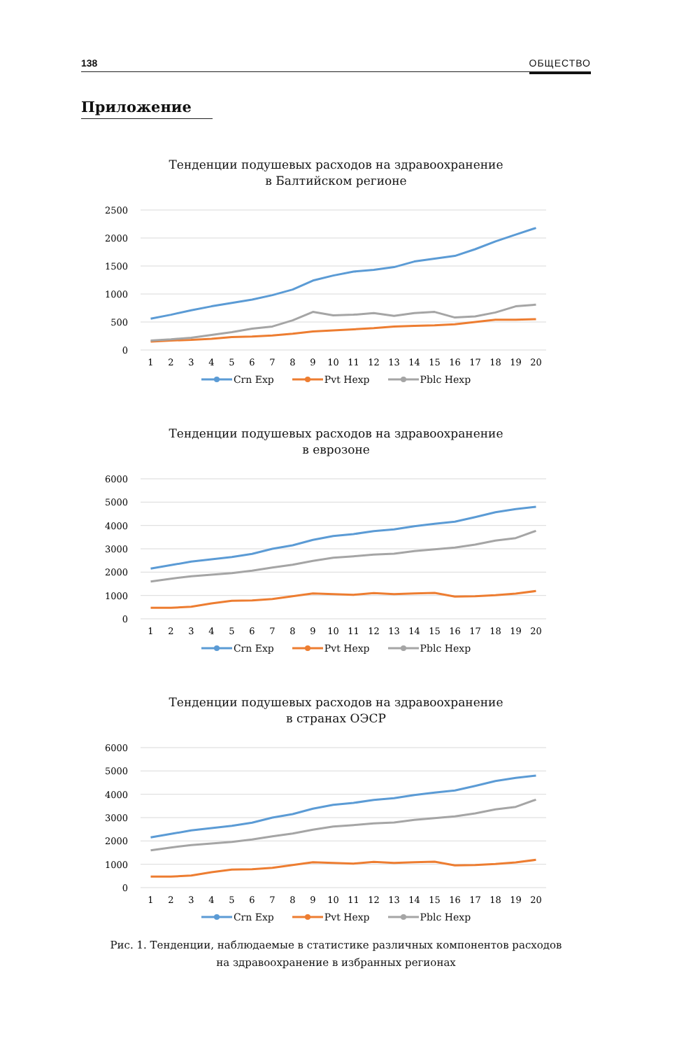138 ОБЩЕСТВО
Приложение
Тенденции подушевых расходов на здравоохранение
в Балтийском регионе
2500
2000
1500
1000
500
0
1
2
3
4
5
6
7
8
9
10
11
12
13
14
15
16
17
18
19
20
Crn Exp Pvt Hexp Pblc Hexp
Тенденции подушевых расходов на здравоохранение
в еврозоне
6000
5000
4000
3000
2000
1000
0
1
2
3
4
5
6
7
8
9
10
11
12
13
14
15
16
17
18
19
20
Crn Exp Pvt Hexp Pblc Hexp
Тенденции подушевых расходов на здравоохранение
в странах ОЭСР
6000
5000
4000
3000
2000
1000
0
1
2
3
4
5
6
7
8
9
10
11
12
13
14
15
16
17
18
19
20
Crn Exp Pvt Hexp Pblc Hexp
Рис. 1. Тенденции, наблюдаемые в статистике различных компонентов расходов
на здравоохранение в избранных регионах